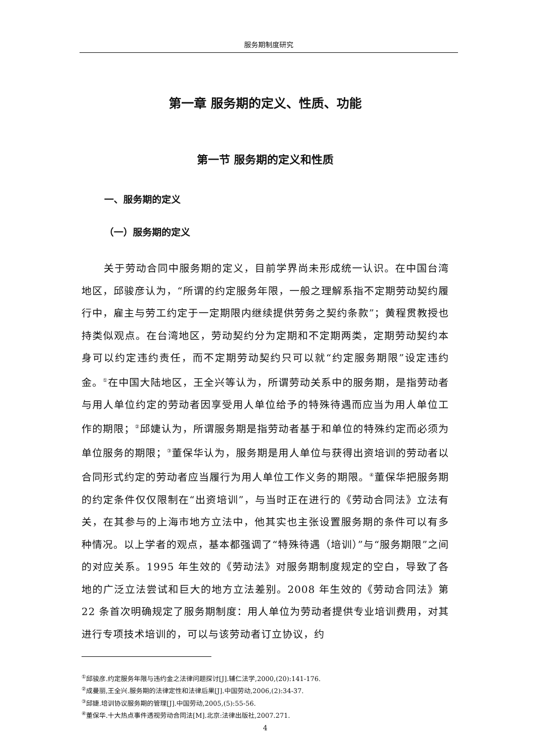服务期制度研究
第一章 服务期的定义、性质、功能
第一节 服务期的定义和性质
一、服务期的定义
（一）服务期的定义
关于劳动合同中服务期的定义，目前学界尚未形成统一认识。在中国台湾地区，邱骏彦认为，“所谓的约定服务年限，一般之理解系指不定期劳动契约履行中，雇主与劳工约定于一定期限内继续提供劳务之契约条款”；黄程贯教授也持类似观点。在台湾地区，劳动契约分为定期和不定期两类，定期劳动契约本身可以约定违约责任，而不定期劳动契约只可以就“约定服务期限”设定违约金。<sup>①</sup>在中国大陆地区，王全兴等认为，所谓劳动关系中的服务期，是指劳动者与用人单位约定的劳动者因享受用人单位给予的特殊待遇而应当为用人单位工作的期限；<sup>②</sup>邱婕认为，所谓服务期是指劳动者基于和单位的特殊约定而必须为单位服务的期限；<sup>③</sup>董保华认为，服务期是用人单位与获得出资培训的劳动者以合同形式约定的劳动者应当履行为用人单位工作义务的期限。<sup>④</sup>董保华把服务期的约定条件仅仅限制在“出资培训”，与当时正在进行的《劳动合同法》立法有关，在其参与的上海市地方立法中，他其实也主张设置服务期的条件可以有多种情况。以上学者的观点，基本都强调了“特殊待遇（培训）”与“服务期限”之间的对应关系。1995 年生效的《劳动法》对服务期制度规定的空白，导致了各地的广泛立法尝试和巨大的地方立法差别。2008 年生效的《劳动合同法》第 22 条首次明确规定了服务期制度：用人单位为劳动者提供专业培训费用，对其进行专项技术培训的，可以与该劳动者订立协议，约
<sup>①</sup>邱骏彦.约定服务年限与违约金之法律问题探讨[J].辅仁法学,2000,(20):141-176.
<sup>②</sup>成曼丽,王全兴.服务期的法律定性和法律后果[J].中国劳动,2006,(2):34-37.
<sup>③</sup>邱婕.培训协议服务期的管理[J].中国劳动,2005,(5):55-56.
<sup>④</sup>董保华.十大热点事件透视劳动合同法[M].北京:法律出版社,2007.271.
4